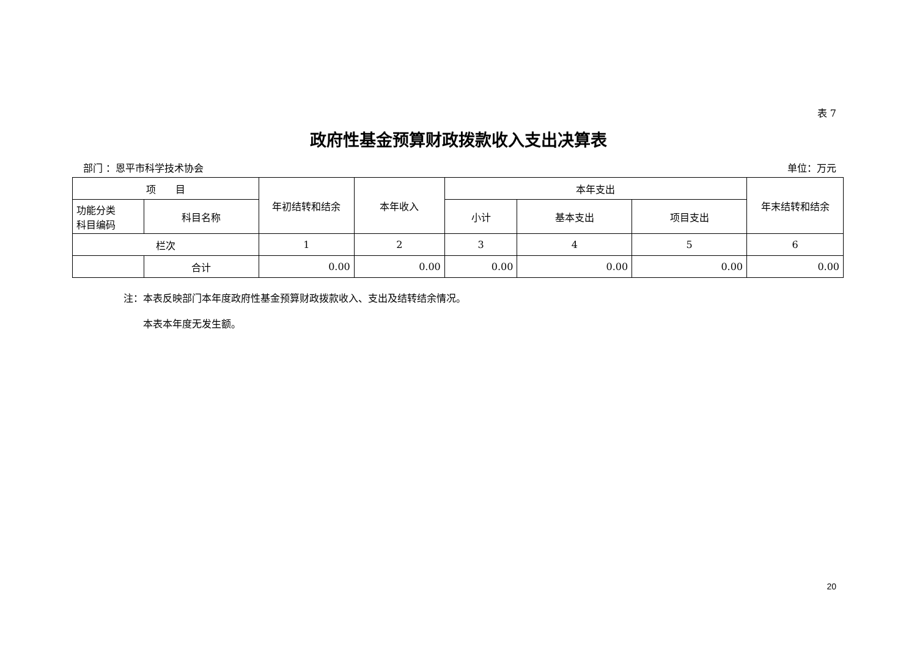表 7
政府性基金预算财政拨款收入支出决算表
部门 ：恩平市科学技术协会 单位：万元
| 项 目 | | 年初结转和结余 | 本年收入 | 本年支出 | | | 年末结转和结余 |
| --- | --- | --- | --- | --- | --- | --- | --- |
| 功能分类 科目编码 | 科目名称 | | | 小计 | 基本支出 | 项目支出 | |
| 栏次 | | 1 | 2 | 3 | 4 | 5 | 6 |
| | 合计 | 0.00 | 0.00 | 0.00 | 0.00 | 0.00 | 0.00 |
注：本表反映部门本年度政府性基金预算财政拨款收入、支出及结转结余情况。
　　本表本年度无发生额。
20